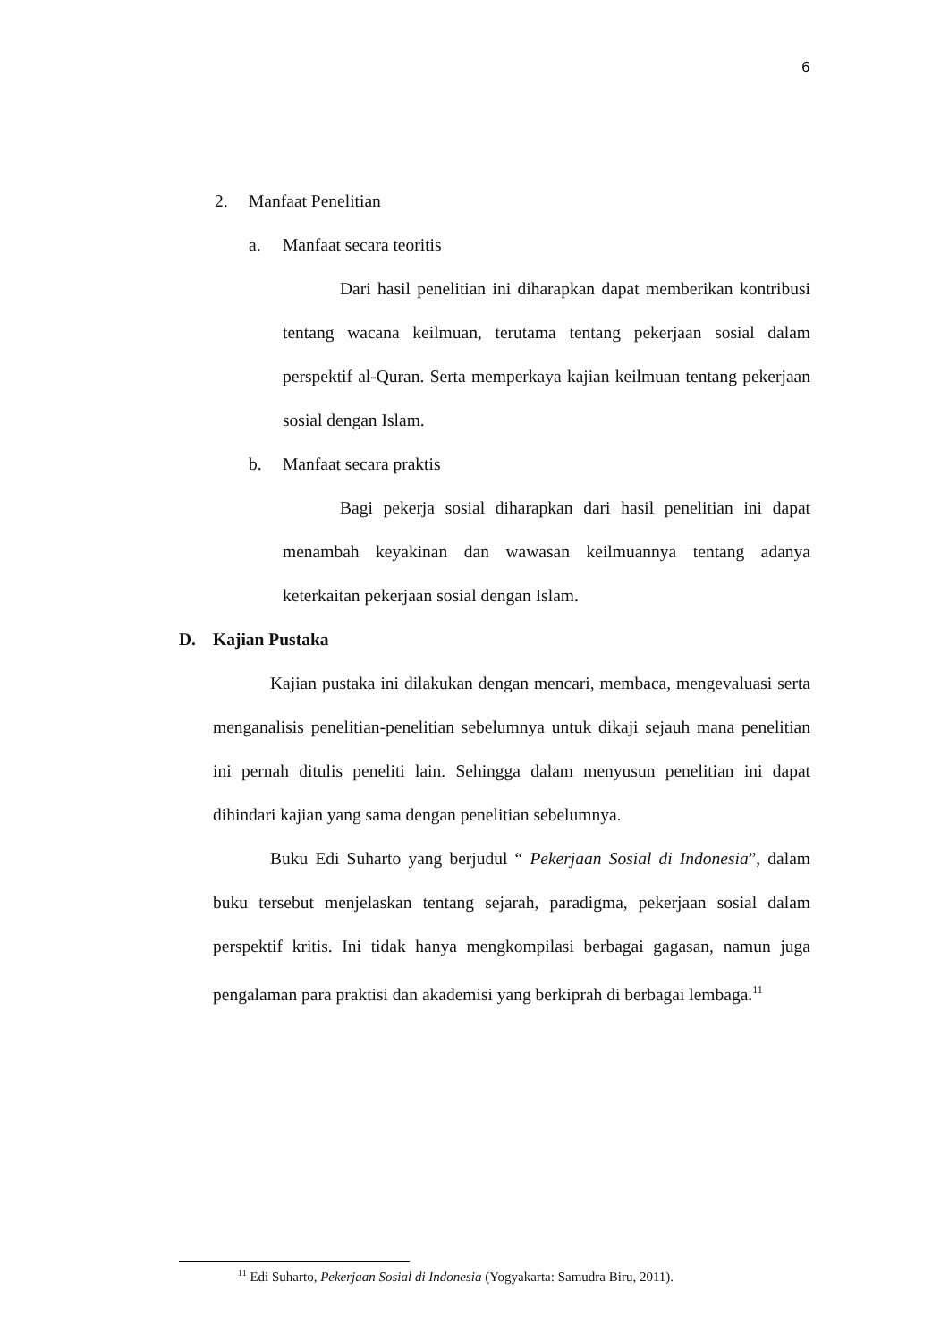6
2. Manfaat Penelitian
a. Manfaat secara teoritis
Dari hasil penelitian ini diharapkan dapat memberikan kontribusi tentang wacana keilmuan, terutama tentang pekerjaan sosial dalam perspektif al-Quran. Serta memperkaya kajian keilmuan tentang pekerjaan sosial dengan Islam.
b. Manfaat secara praktis
Bagi pekerja sosial diharapkan dari hasil penelitian ini dapat menambah keyakinan dan wawasan keilmuannya tentang adanya keterkaitan pekerjaan sosial dengan Islam.
D. Kajian Pustaka
Kajian pustaka ini dilakukan dengan mencari, membaca, mengevaluasi serta menganalisis penelitian-penelitian sebelumnya untuk dikaji sejauh mana penelitian ini pernah ditulis peneliti lain. Sehingga dalam menyusun penelitian ini dapat dihindari kajian yang sama dengan penelitian sebelumnya.
Buku Edi Suharto yang berjudul “ Pekerjaan Sosial di Indonesia”, dalam buku tersebut menjelaskan tentang sejarah, paradigma, pekerjaan sosial dalam perspektif kritis. Ini tidak hanya mengkompilasi berbagai gagasan, namun juga pengalaman para praktisi dan akademisi yang berkiprah di berbagai lembaga.<sup>11</sup>
<sup>11</sup> Edi Suharto, Pekerjaan Sosial di Indonesia (Yogyakarta: Samudra Biru, 2011).